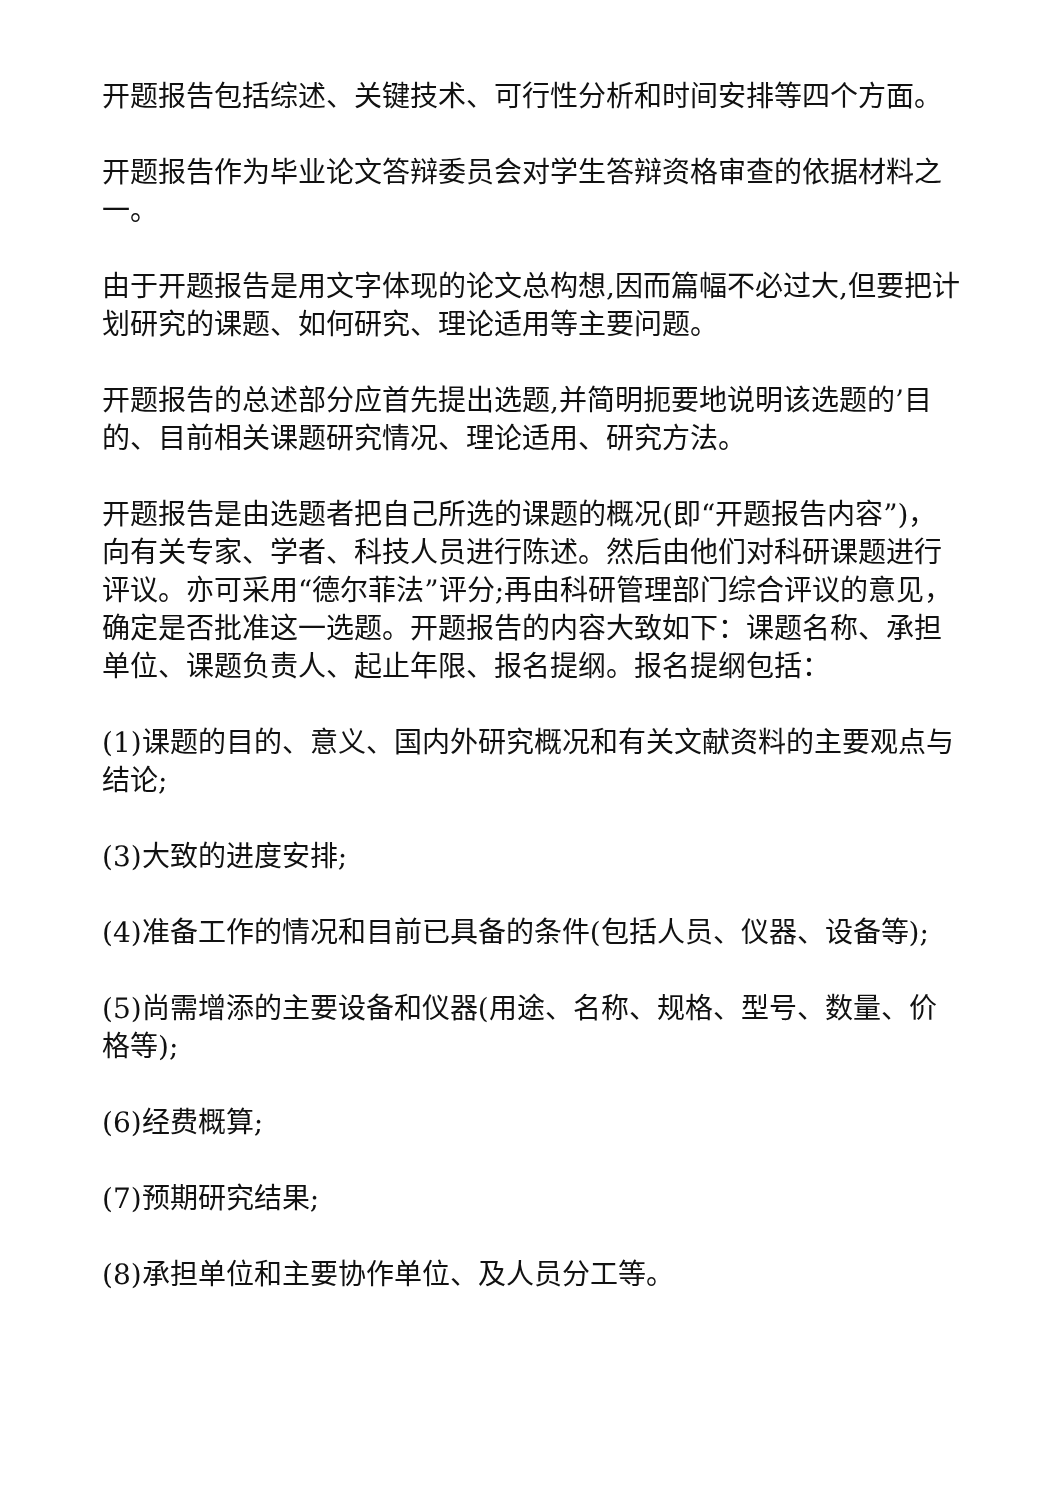开题报告包括综述、关键技术、可行性分析和时间安排等四个方面。
开题报告作为毕业论文答辩委员会对学生答辩资格审查的依据材料之一。
由于开题报告是用文字体现的论文总构想,因而篇幅不必过大,但要把计划研究的课题、如何研究、理论适用等主要问题。
开题报告的总述部分应首先提出选题,并简明扼要地说明该选题的’目的、目前相关课题研究情况、理论适用、研究方法。
开题报告是由选题者把自己所选的课题的概况(即“开题报告内容”)，向有关专家、学者、科技人员进行陈述。然后由他们对科研课题进行评议。亦可采用“德尔菲法”评分;再由科研管理部门综合评议的意见，确定是否批准这一选题。开题报告的内容大致如下：课题名称、承担单位、课题负责人、起止年限、报名提纲。报名提纲包括：
(1)课题的目的、意义、国内外研究概况和有关文献资料的主要观点与结论;
(3)大致的进度安排;
(4)准备工作的情况和目前已具备的条件(包括人员、仪器、设备等);
(5)尚需增添的主要设备和仪器(用途、名称、规格、型号、数量、价格等);
(6)经费概算;
(7)预期研究结果;
(8)承担单位和主要协作单位、及人员分工等。